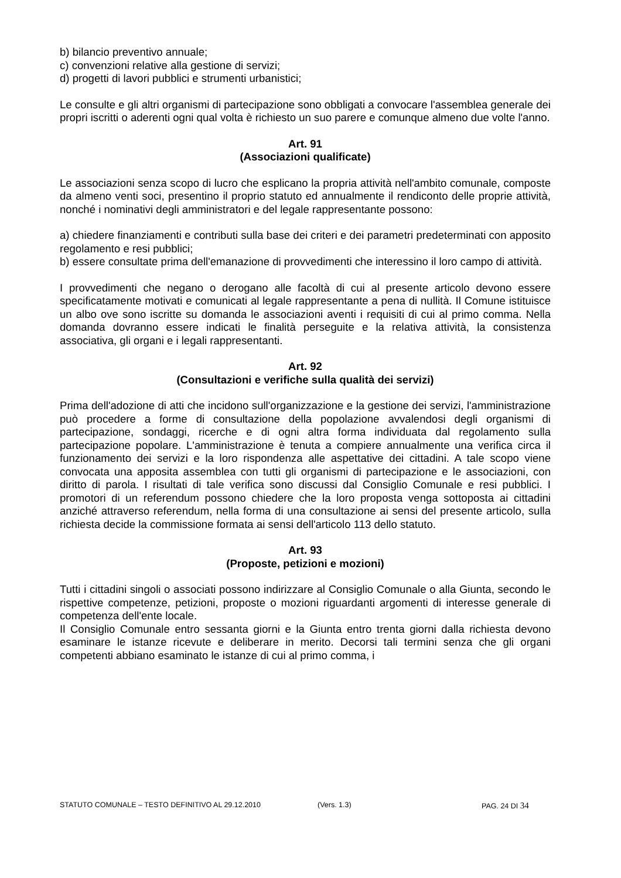b) bilancio preventivo annuale;
c) convenzioni relative alla gestione di servizi;
d) progetti di lavori pubblici e strumenti urbanistici;
Le consulte e gli altri organismi di partecipazione sono obbligati a convocare l'assemblea generale dei propri iscritti o aderenti ogni qual volta è richiesto un suo parere e comunque almeno due volte l'anno.
Art. 91
(Associazioni qualificate)
Le associazioni senza scopo di lucro che esplicano la propria attività nell'ambito comunale, composte da almeno venti soci, presentino il proprio statuto ed annualmente il rendiconto delle proprie attività, nonché i nominativi degli amministratori e del legale rappresentante possono:
a) chiedere finanziamenti e contributi sulla base dei criteri e dei parametri predeterminati con apposito regolamento e resi pubblici;
b) essere consultate prima dell'emanazione di provvedimenti che interessino il loro campo di attività.
I provvedimenti che negano o derogano alle facoltà di cui al presente articolo devono essere specificatamente motivati e comunicati al legale rappresentante a pena di nullità. Il Comune istituisce un albo ove sono iscritte su domanda le associazioni aventi i requisiti di cui al primo comma. Nella domanda dovranno essere indicati le finalità perseguite e la relativa attività, la consistenza associativa, gli organi e i legali rappresentanti.
Art. 92
(Consultazioni e verifiche sulla qualità dei servizi)
Prima dell'adozione di atti che incidono sull'organizzazione e la gestione dei servizi, l'amministrazione può procedere a forme di consultazione della popolazione avvalendosi degli organismi di partecipazione, sondaggi, ricerche e di ogni altra forma individuata dal regolamento sulla partecipazione popolare. L'amministrazione è tenuta a compiere annualmente una verifica circa il funzionamento dei servizi e la loro rispondenza alle aspettative dei cittadini. A tale scopo viene convocata una apposita assemblea con tutti gli organismi di partecipazione e le associazioni, con diritto di parola. I risultati di tale verifica sono discussi dal Consiglio Comunale e resi pubblici. I promotori di un referendum possono chiedere che la loro proposta venga sottoposta ai cittadini anziché attraverso referendum, nella forma di una consultazione ai sensi del presente articolo, sulla richiesta decide la commissione formata ai sensi dell'articolo 113 dello statuto.
Art. 93
(Proposte, petizioni e mozioni)
Tutti i cittadini singoli o associati possono indirizzare al Consiglio Comunale o alla Giunta, secondo le rispettive competenze, petizioni, proposte o mozioni riguardanti argomenti di interesse generale di competenza dell'ente locale.
Il Consiglio Comunale entro sessanta giorni e la Giunta entro trenta giorni dalla richiesta devono esaminare le istanze ricevute e deliberare in merito. Decorsi tali termini senza che gli organi competenti abbiano esaminato le istanze di cui al primo comma, i
STATUTO COMUNALE – TESTO DEFINITIVO AL 29.12.2010 (Vers. 1.3) PAG. 24 DI 34